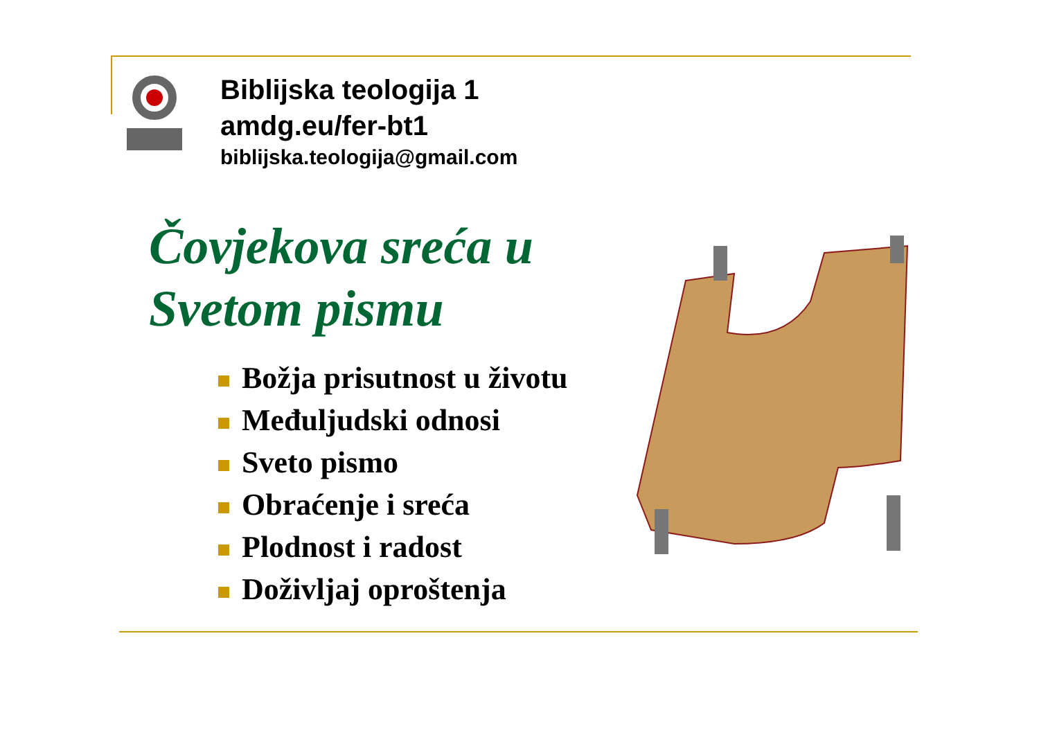Biblijska teologija 1
amdg.eu/fer-bt1
biblijska.teologija@gmail.com
Čovjekova sreća u
Svetom pismu
Božja prisutnost u životu
Međuljudski odnosi
Sveto pismo
Obraćenje i sreća
Plodnost i radost
Doživljaj oproštenja